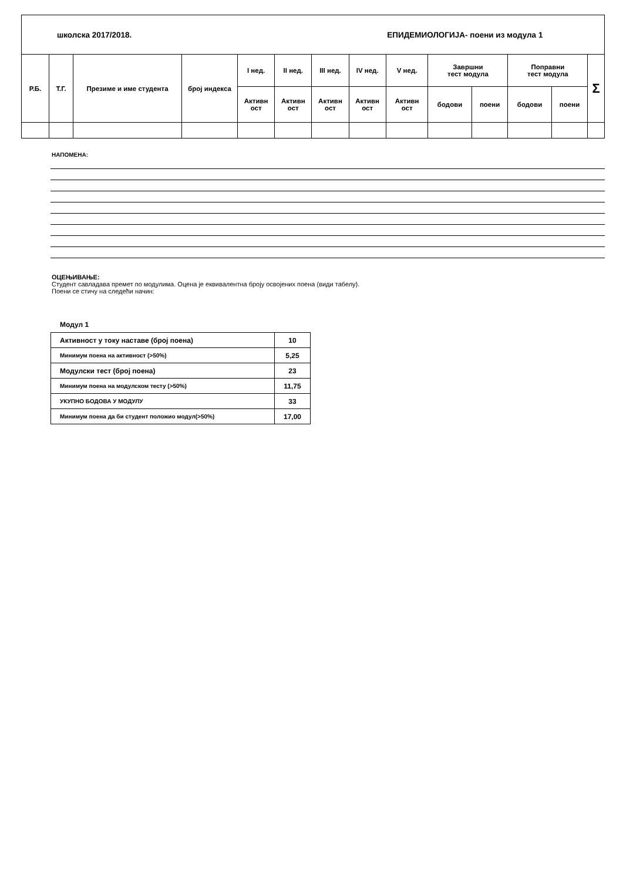| школска 2017/2018. | | | | | | | | ЕПИДЕМИОЛОГИЈА- поени из модула 1 | | | | | | | | |
| Р.Б. | Т.Г. | Презиме и име студента | број индекса | I нед. | II нед. | III нед. | IV нед. | V нед. | Завршни тест модула | | Поправни тест модула | | Σ | | | |
| | | | | Активн ост | Активн ост | Активн ост | Активн ост | Активн ост | бодови | поени | бодови | поени | | | | |
НАПОМЕНА:
ОЦЕЊИВАЊЕ:
Студент савладава премет по модулима. Оцена је еквивалентна броју освојених поена (види табелу).
Поени се стичу на следећи начин:
Модул 1
| Активност у току наставе (број поена) | 10 |
| Минимум поена на активност (>50%) | 5,25 |
| Модулски тест (број поена) | 23 |
| Минимум поена на модулском тесту (>50%) | 11,75 |
| УКУПНО БОДОВА У МОДУЛУ | 33 |
| Минимум поена да би студент положио модул(>50%) | 17,00 |